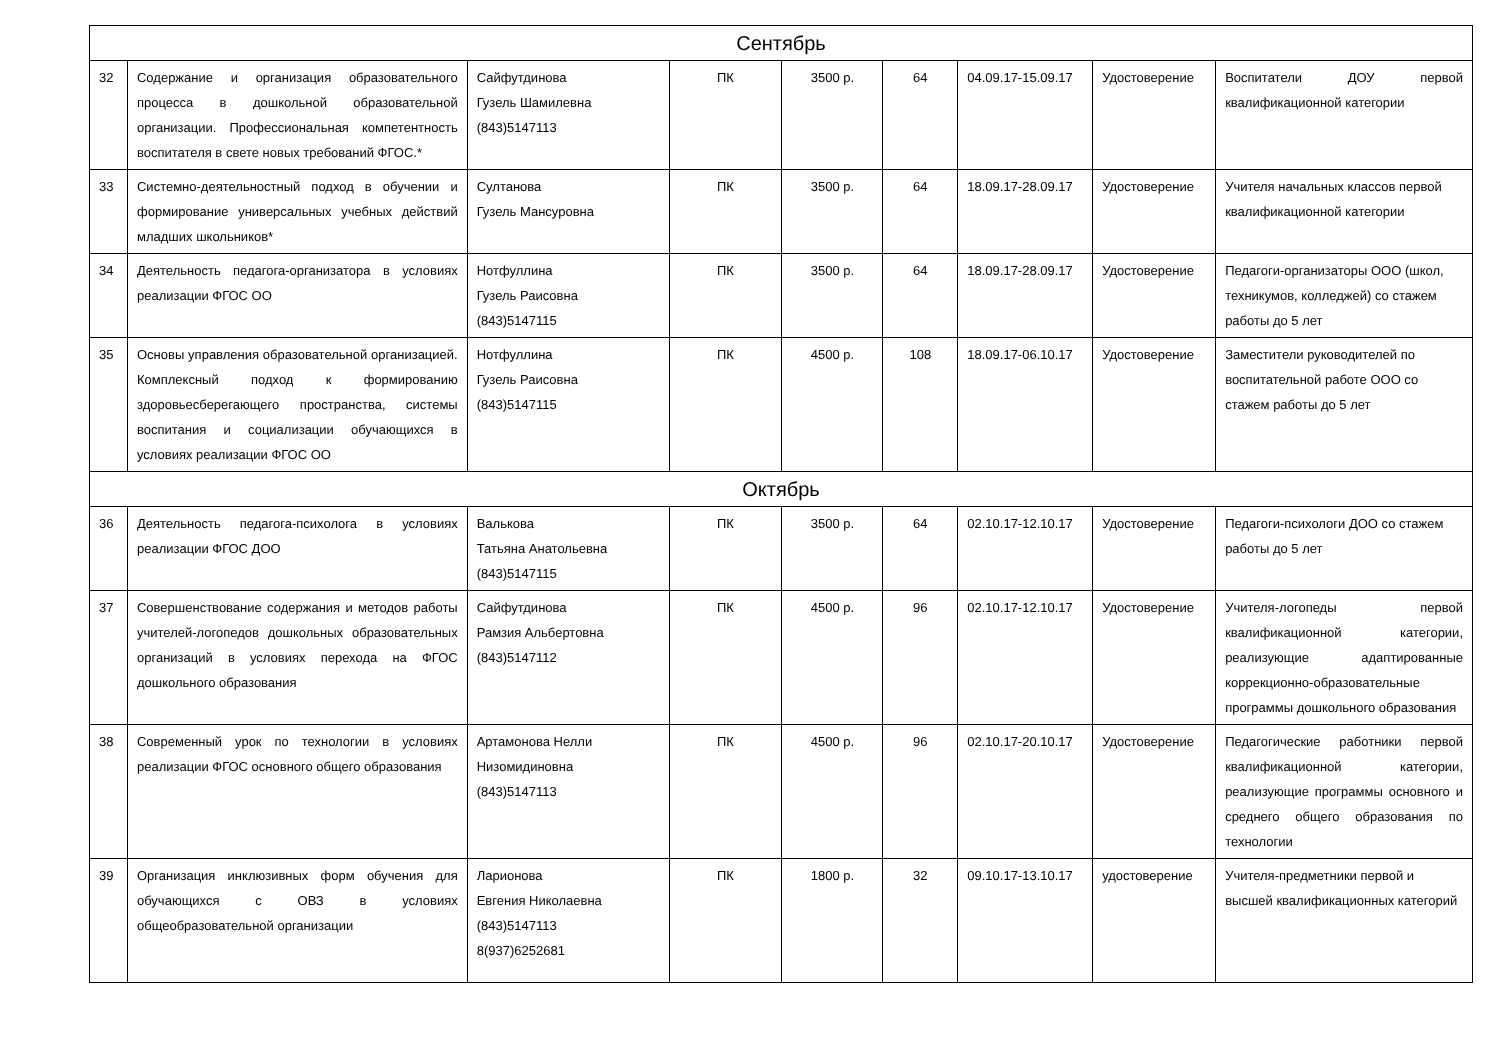| Сентябрь | | | | | | | | |
| 32 | Содержание и организация образовательного процесса в дошкольной образовательной организации. Профессиональная компетентность воспитателя в свете новых требований ФГОС.* | Сайфутдинова Гузель Шамилевна (843)5147113 | ПК | 3500 р. | 64 | 04.09.17-15.09.17 | Удостоверение | Воспитатели ДОУ первой квалификационной категории |
| 33 | Системно-деятельностный подход в обучении и формирование универсальных учебных действий младших школьников* | Султанова Гузель Мансуровна | ПК | 3500 р. | 64 | 18.09.17-28.09.17 | Удостоверение | Учителя начальных классов первой квалификационной категории |
| 34 | Деятельность педагога-организатора в условиях реализации ФГОС ОО | Нотфуллина Гузель Раисовна (843)5147115 | ПК | 3500 р. | 64 | 18.09.17-28.09.17 | Удостоверение | Педагоги-организаторы ООО (школ, техникумов, колледжей) со стажем работы до 5 лет |
| 35 | Основы управления образовательной организацией. Комплексный подход к формированию здоровьесберегающего пространства, системы воспитания и социализации обучающихся в условиях реализации ФГОС ОО | Нотфуллина Гузель Раисовна (843)5147115 | ПК | 4500 р. | 108 | 18.09.17-06.10.17 | Удостоверение | Заместители руководителей по воспитательной работе ООО со стажем работы до 5 лет |
| Октябрь | | | | | | | | |
| 36 | Деятельность педагога-психолога в условиях реализации ФГОС ДОО | Валькова Татьяна Анатольевна (843)5147115 | ПК | 3500 р. | 64 | 02.10.17-12.10.17 | Удостоверение | Педагоги-психологи ДОО со стажем работы до 5 лет |
| 37 | Совершенствование содержания и методов работы учителей-логопедов дошкольных образовательных организаций в условиях перехода на ФГОС дошкольного образования | Сайфутдинова Рамзия Альбертовна (843)5147112 | ПК | 4500 р. | 96 | 02.10.17-12.10.17 | Удостоверение | Учителя-логопеды первой квалификационной категории, реализующие адаптированные коррекционно-образовательные программы дошкольного образования |
| 38 | Современный урок по технологии в условиях реализации ФГОС основного общего образования | Артамонова Нелли Низомидиновна (843)5147113 | ПК | 4500 р. | 96 | 02.10.17-20.10.17 | Удостоверение | Педагогические работники первой квалификационной категории, реализующие программы основного и среднего общего образования по технологии |
| 39 | Организация инклюзивных форм обучения для обучающихся с ОВЗ в условиях общеобразовательной организации | Ларионова Евгения Николаевна (843)5147113 8(937)6252681 | ПК | 1800 р. | 32 | 09.10.17-13.10.17 | удостоверение | Учителя-предметники первой и высшей квалификационных категорий |